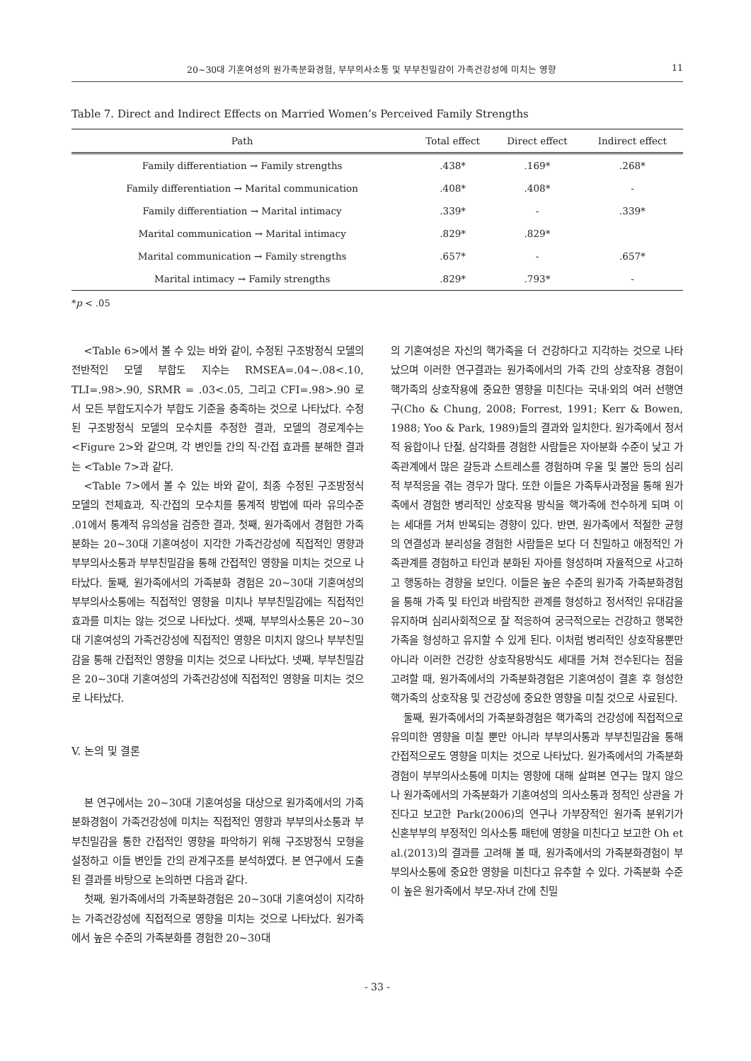20~30대 기혼여성의 원가족분화경험, 부부의사소통 및 부부친밀감이 가족건강성에 미치는 영향 11
Table 7. Direct and Indirect Effects on Married Women’s Perceived Family Strengths
| Path | Total effect | Direct effect | Indirect effect |
| --- | --- | --- | --- |
| Family differentiation → Family strengths | .438* | .169* | .268* |
| Family differentiation → Marital communication | .408* | .408* | - |
| Family differentiation → Marital intimacy | .339* | - | .339* |
| Marital communication → Marital intimacy | .829* | .829* | |
| Marital communication → Family strengths | .657* | - | .657* |
| Marital intimacy → Family strengths | .829* | .793* | - |
*p < .05
<Table 6>에서 볼 수 있는 바와 같이, 수정된 구조방정식 모델의 전반적인 모델 부합도 지수는 RMSEA=.04~.08<.10, TLI=.98>.90, SRMR = .03<.05, 그리고 CFI=.98>.90 로서 모든 부합도지수가 부합도 기준을 충족하는 것으로 나타났다. 수정된 구조방정식 모델의 모수치를 추정한 결과, 모델의 경로계수는 <Figure 2>와 같으며, 각 변인들 간의 직·간접 효과를 분해한 결과는 <Table 7>과 같다.
<Table 7>에서 볼 수 있는 바와 같이, 최종 수정된 구조방정식 모델의 전체효과, 직·간접의 모수치를 통계적 방법에 따라 유의수준 .01에서 통계적 유의성을 검증한 결과, 첫째, 원가족에서 경험한 가족분화는 20~30대 기혼여성이 지각한 가족건강성에 직접적인 영향과 부부의사소통과 부부친밀감을 통해 간접적인 영향을 미치는 것으로 나타났다. 둘째, 원가족에서의 가족분화 경험은 20~30대 기혼여성의 부부의사소통에는 직접적인 영향을 미치나 부부친밀감에는 직접적인 효과를 미치는 않는 것으로 나타났다. 셋째, 부부의사소통은 20~30대 기혼여성의 가족건강성에 직접적인 영향은 미치지 않으나 부부친밀감을 통해 간접적인 영향을 미치는 것으로 나타났다. 넷째, 부부친밀감은 20~30대 기혼여성의 가족건강성에 직접적인 영향을 미치는 것으로 나타났다.
V. 논의 및 결론
본 연구에서는 20~30대 기혼여성을 대상으로 원가족에서의 가족분화경험이 가족건강성에 미치는 직접적인 영향과 부부의사소통과 부부친밀감을 통한 간접적인 영향을 파악하기 위해 구조방정식 모형을 설정하고 이들 변인들 간의 관계구조를 분석하였다. 본 연구에서 도출된 결과를 바탕으로 논의하면 다음과 같다.
첫째, 원가족에서의 가족분화경험은 20~30대 기혼여성이 지각하는 가족건강성에 직접적으로 영향을 미치는 것으로 나타났다. 원가족에서 높은 수준의 가족분화를 경험한 20~30대
의 기혼여성은 자신의 핵가족을 더 건강하다고 지각하는 것으로 나타났으며 이러한 연구결과는 원가족에서의 가족 간의 상호작용 경험이 핵가족의 상호작용에 중요한 영향을 미친다는 국내·외의 여러 선행연구(Cho & Chung, 2008; Forrest, 1991; Kerr & Bowen, 1988; Yoo & Park, 1989)들의 결과와 일치한다. 원가족에서 정서적 융합이나 단절, 삼각화를 경험한 사람들은 자아분화 수준이 낮고 가족관계에서 많은 갈등과 스트레스를 경험하며 우울 및 불안 등의 심리적 부적응을 겪는 경우가 많다. 또한 이들은 가족투사과정을 통해 원가족에서 경험한 병리적인 상호작용 방식을 핵가족에 전수하게 되며 이는 세대를 거쳐 반복되는 경향이 있다. 반면, 원가족에서 적절한 균형의 연결성과 분리성을 경험한 사람들은 보다 더 친밀하고 애정적인 가족관계를 경험하고 타인과 분화된 자아를 형성하며 자율적으로 사고하고 행동하는 경향을 보인다. 이들은 높은 수준의 원가족 가족분화경험을 통해 가족 및 타인과 바람직한 관계를 형성하고 정서적인 유대감을 유지하며 심리사회적으로 잘 적응하여 궁극적으로는 건강하고 행복한 가족을 형성하고 유지할 수 있게 된다. 이처럼 병리적인 상호작용뿐만 아니라 이러한 건강한 상호작용방식도 세대를 거쳐 전수된다는 점을 고려할 때, 원가족에서의 가족분화경험은 기혼여성이 결혼 후 형성한 핵가족의 상호작용 및 건강성에 중요한 영향을 미칠 것으로 사료된다.
둘째, 원가족에서의 가족분화경험은 핵가족의 건강성에 직접적으로 유의미한 영향을 미칠 뿐만 아니라 부부의사통과 부부친밀감을 통해 간접적으로도 영향을 미치는 것으로 나타났다. 원가족에서의 가족분화경험이 부부의사소통에 미치는 영향에 대해 살펴본 연구는 많지 않으나 원가족에서의 가족분화가 기혼여성의 의사소통과 정적인 상관을 가진다고 보고한 Park(2006)의 연구나 가부장적인 원가족 분위기가 신혼부부의 부정적인 의사소통 패턴에 영향을 미친다고 보고한 Oh et al.(2013)의 결과를 고려해 볼 때, 원가족에서의 가족분화경험이 부부의사소통에 중요한 영향을 미친다고 유추할 수 있다. 가족분화 수준이 높은 원가족에서 부모-자녀 간에 친밀
- 33 -